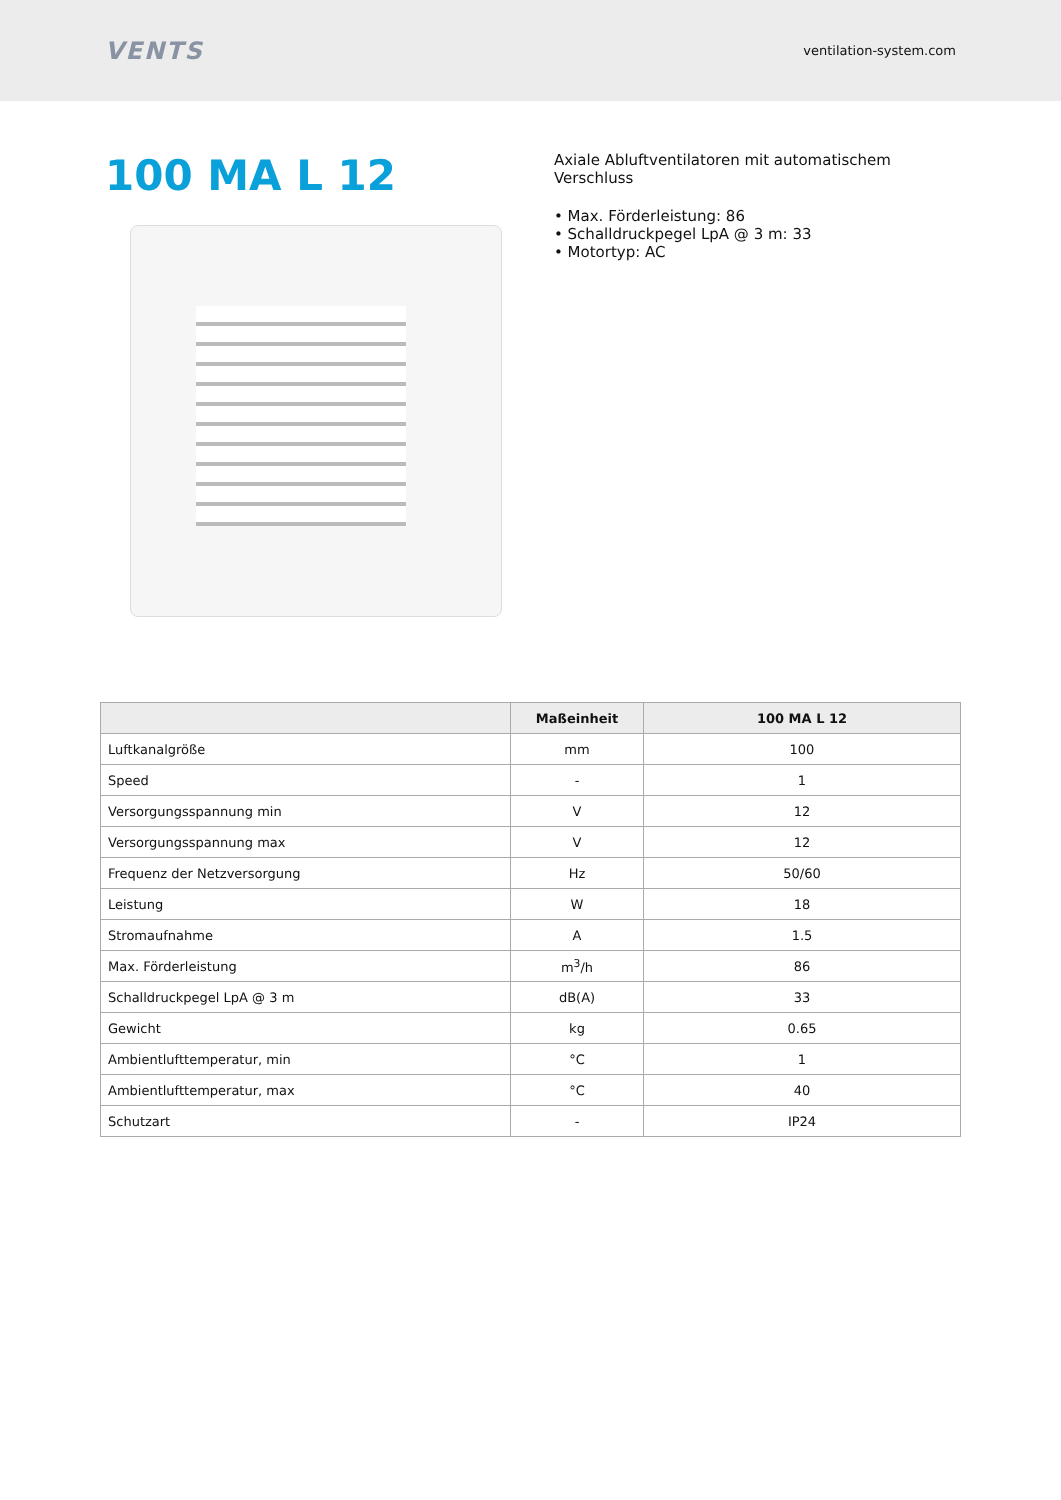VENTS
ventilation-system.com
100 MA L 12
Axiale Abluftventilatoren mit automatischem Verschluss
• Max. Förderleistung: 86
• Schalldruckpegel LpA @ 3 m: 33
• Motortyp: AC
| | Maßeinheit | 100 MA L 12 |
| --- | --- | --- |
| Luftkanalgröße | mm | 100 |
| Speed | - | 1 |
| Versorgungsspannung min | V | 12 |
| Versorgungsspannung max | V | 12 |
| Frequenz der Netzversorgung | Hz | 50/60 |
| Leistung | W | 18 |
| Stromaufnahme | A | 1.5 |
| Max. Förderleistung | m<sup>3</sup>/h | 86 |
| Schalldruckpegel LpA @ 3 m | dB(A) | 33 |
| Gewicht | kg | 0.65 |
| Ambientlufttemperatur, min | °C | 1 |
| Ambientlufttemperatur, max | °C | 40 |
| Schutzart | - | IP24 |